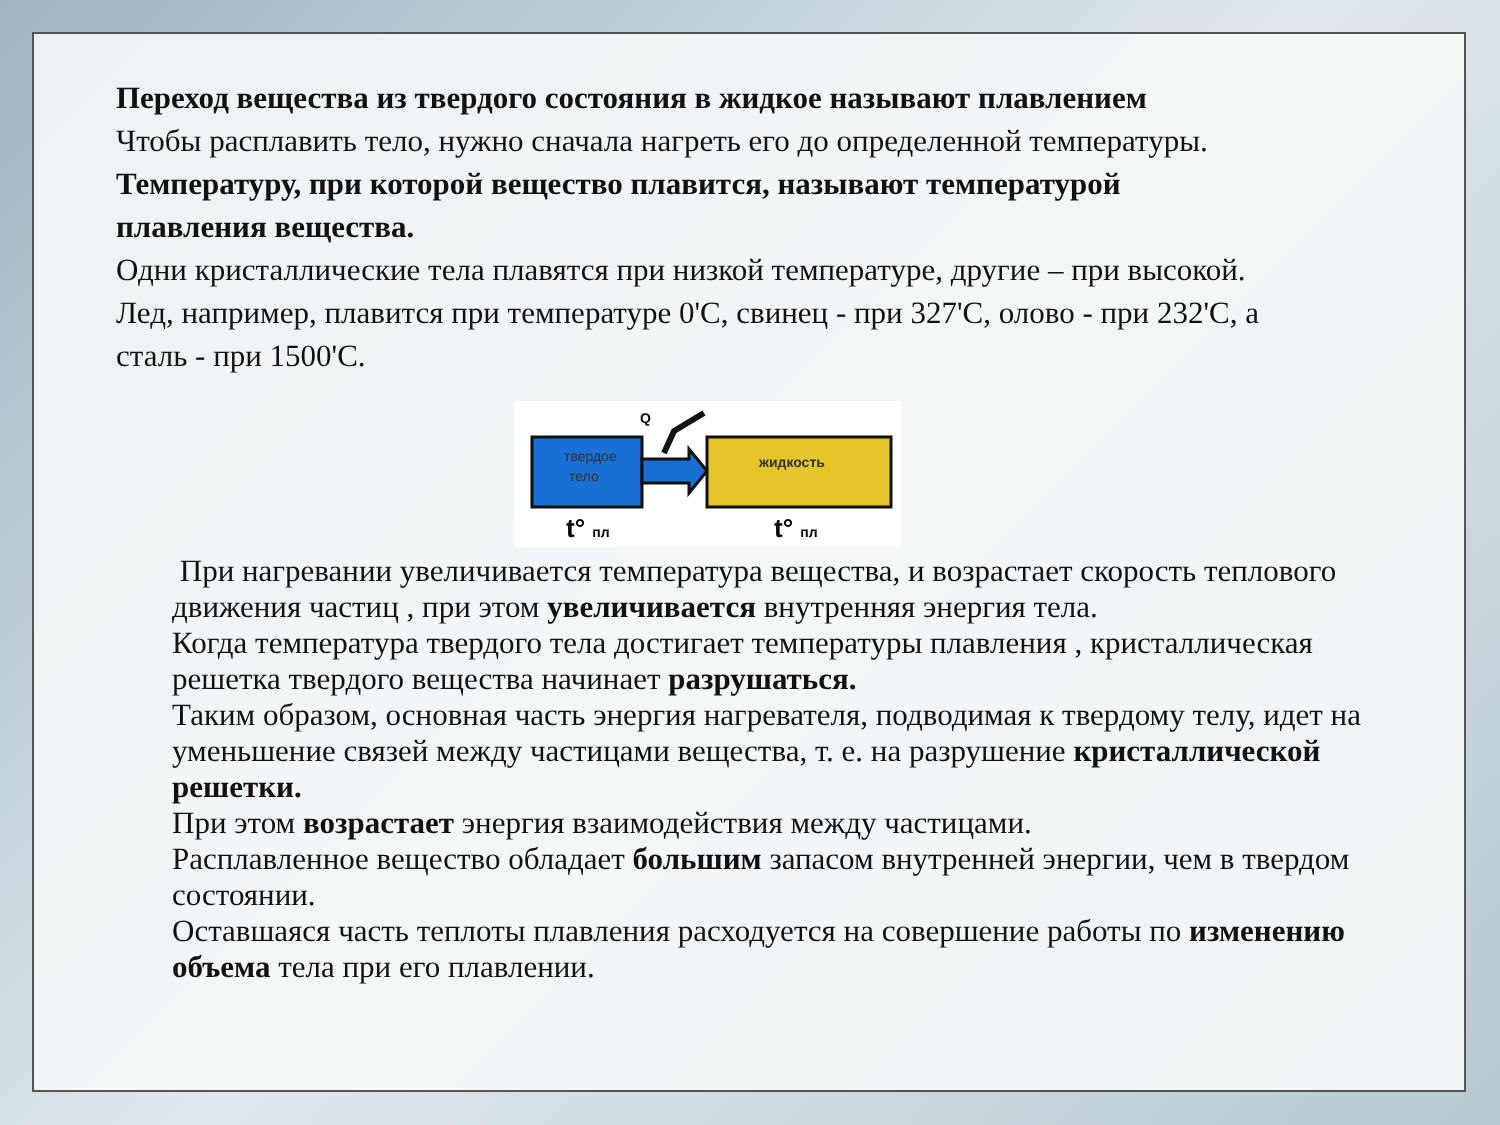Переход вещества из твердого состояния в жидкое называют плавлением
Чтобы расплавить тело, нужно сначала нагреть его до определенной температуры.
Температуру, при которой вещество плавится, называют температурой плавления вещества.
Одни кристаллические тела плавятся при низкой температуре, другие – при высокой. Лед, например, плавится при температуре 0'С, свинец - при 327'С, олово - при 232'С, а сталь - при 1500'С.
твердое
тело
жидкость
Q
t° пл
t° пл
При нагревании увеличивается температура вещества, и возрастает скорость теплового движения частиц , при этом увеличивается внутренняя энергия тела.
Когда температура твердого тела достигает температуры плавления , кристаллическая решетка твердого вещества начинает разрушаться.
Таким образом, основная часть энергия нагревателя, подводимая к твердому телу, идет на уменьшение связей между частицами вещества, т. е. на разрушение кристаллической решетки.
При этом возрастает энергия взаимодействия между частицами.
Расплавленное вещество обладает большим запасом внутренней энергии, чем в твердом состоянии.
Оставшаяся часть теплоты плавления расходуется на совершение работы по изменению объема тела при его плавлении.